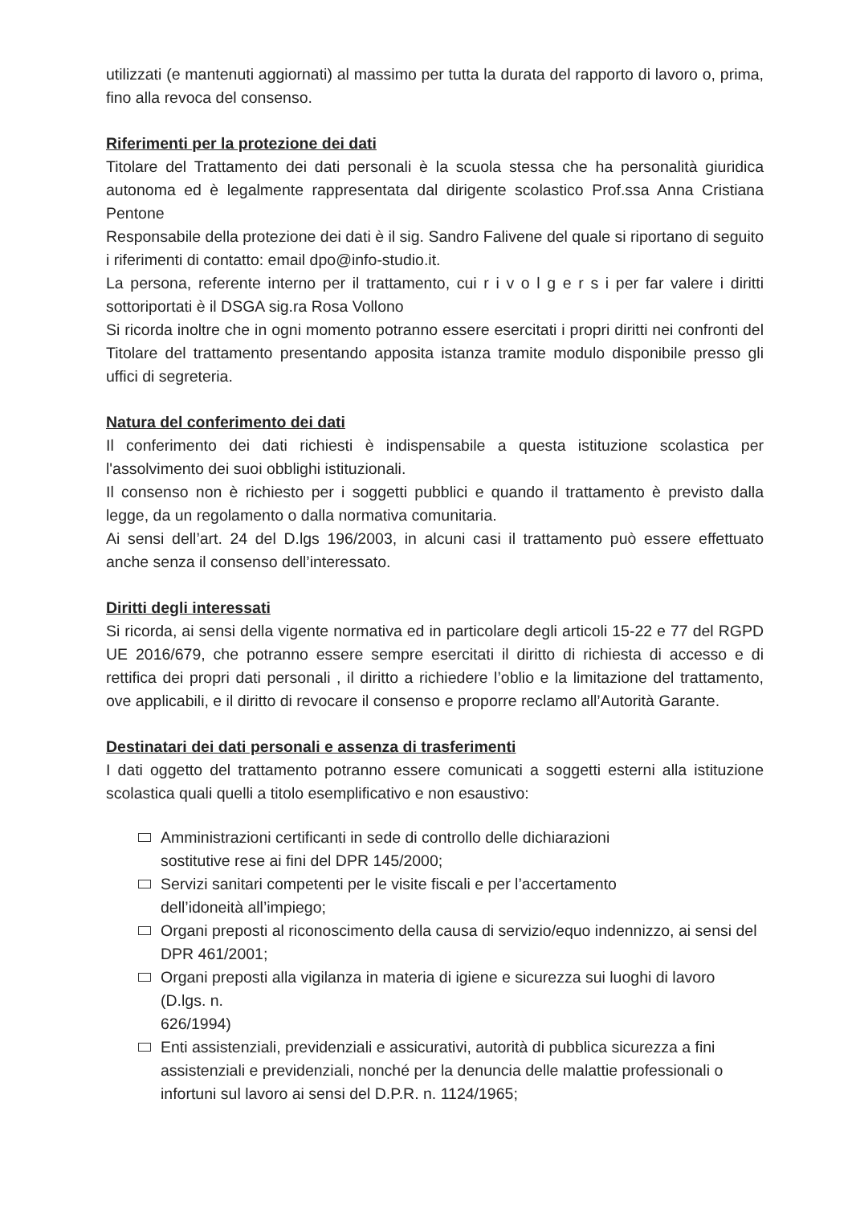utilizzati (e mantenuti aggiornati) al massimo per tutta la durata del rapporto di lavoro o, prima, fino alla revoca del consenso.
Riferimenti per la protezione dei dati
Titolare del Trattamento dei dati personali è la scuola stessa che ha personalità giuridica autonoma ed è legalmente rappresentata dal dirigente scolastico Prof.ssa Anna Cristiana Pentone
Responsabile della protezione dei dati è il sig. Sandro Falivene del quale si riportano di seguito i riferimenti di contatto: email dpo@info-studio.it.
La persona, referente interno per il trattamento, cui r i v o l g e r s i per far valere i diritti sottoriportati è il DSGA sig.ra Rosa Vollono
Si ricorda inoltre che in ogni momento potranno essere esercitati i propri diritti nei confronti del Titolare del trattamento presentando apposita istanza tramite modulo disponibile presso gli uffici di segreteria.
Natura del conferimento dei dati
Il conferimento dei dati richiesti è indispensabile a questa istituzione scolastica per l'assolvimento dei suoi obblighi istituzionali.
Il consenso non è richiesto per i soggetti pubblici e quando il trattamento è previsto dalla legge, da un regolamento o dalla normativa comunitaria.
Ai sensi dell’art. 24 del D.lgs 196/2003, in alcuni casi il trattamento può essere effettuato anche senza il consenso dell’interessato.
Diritti degli interessati
Si ricorda, ai sensi della vigente normativa ed in particolare degli articoli 15-22 e 77 del RGPD UE 2016/679, che potranno essere sempre esercitati il diritto di richiesta di accesso e di rettifica dei propri dati personali , il diritto a richiedere l’oblio e la limitazione del trattamento, ove applicabili, e il diritto di revocare il consenso e proporre reclamo all’Autorità Garante.
Destinatari dei dati personali e assenza di trasferimenti
I dati oggetto del trattamento potranno essere comunicati a soggetti esterni alla istituzione scolastica quali quelli a titolo esemplificativo e non esaustivo:
Amministrazioni certificanti in sede di controllo delle dichiarazioni
sostitutive rese ai fini del DPR 145/2000;
Servizi sanitari competenti per le visite fiscali e per l’accertamento
dell’idoneità all’impiego;
Organi preposti al riconoscimento della causa di servizio/equo indennizzo, ai sensi del DPR 461/2001;
Organi preposti alla vigilanza in materia di igiene e sicurezza sui luoghi di lavoro (D.lgs. n.
626/1994)
Enti assistenziali, previdenziali e assicurativi, autorità di pubblica sicurezza a fini assistenziali e previdenziali, nonché per la denuncia delle malattie professionali o infortuni sul lavoro ai sensi del D.P.R. n. 1124/1965;